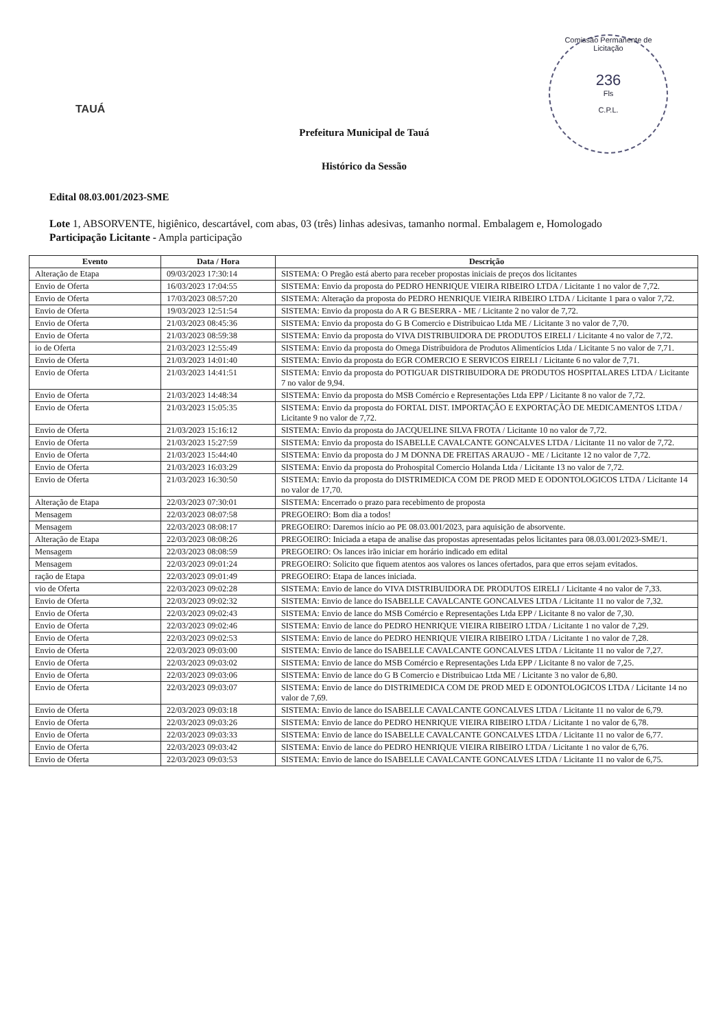TAUÁ
Comissão Permanente de Licitação
236
Fls
C.P.L.
Prefeitura Municipal de Tauá
Histórico da Sessão
Edital 08.03.001/2023-SME
Lote 1, ABSORVENTE, higiênico, descartável, com abas, 03 (três) linhas adesivas, tamanho normal. Embalagem e, Homologado
Participação Licitante - Ampla participação
| Evento | Data / Hora | Descrição |
| --- | --- | --- |
| Alteração de Etapa | 09/03/2023 17:30:14 | SISTEMA: O Pregão está aberto para receber propostas iniciais de preços dos licitantes |
| Envio de Oferta | 16/03/2023 17:04:55 | SISTEMA: Envio da proposta do PEDRO HENRIQUE VIEIRA RIBEIRO LTDA / Licitante 1 no valor de 7,72. |
| Envio de Oferta | 17/03/2023 08:57:20 | SISTEMA: Alteração da proposta do PEDRO HENRIQUE VIEIRA RIBEIRO LTDA / Licitante 1 para o valor 7,72. |
| Envio de Oferta | 19/03/2023 12:51:54 | SISTEMA: Envio da proposta do A R G BESERRA - ME / Licitante 2 no valor de 7,72. |
| Envio de Oferta | 21/03/2023 08:45:36 | SISTEMA: Envio da proposta do G B Comercio e Distribuicao Ltda ME / Licitante 3 no valor de 7,70. |
| Envio de Oferta | 21/03/2023 08:59:38 | SISTEMA: Envio da proposta do VIVA DISTRIBUIDORA DE PRODUTOS EIRELI / Licitante 4 no valor de 7,72. |
| io de Oferta | 21/03/2023 12:55:49 | SISTEMA: Envio da proposta do Omega Distribuidora de Produtos Alimentícios Ltda / Licitante 5 no valor de 7,71. |
| Envio de Oferta | 21/03/2023 14:01:40 | SISTEMA: Envio da proposta do EGR COMERCIO E SERVICOS EIRELI / Licitante 6 no valor de 7,71. |
| Envio de Oferta | 21/03/2023 14:41:51 | SISTEMA: Envio da proposta do POTIGUAR DISTRIBUIDORA DE PRODUTOS HOSPITALARES LTDA / Licitante 7 no valor de 9,94. |
| Envio de Oferta | 21/03/2023 14:48:34 | SISTEMA: Envio da proposta do MSB Comércio e Representações Ltda EPP / Licitante 8 no valor de 7,72. |
| Envio de Oferta | 21/03/2023 15:05:35 | SISTEMA: Envio da proposta do FORTAL DIST. IMPORTAÇÃO E EXPORTAÇÃO DE MEDICAMENTOS LTDA / Licitante 9 no valor de 7,72. |
| Envio de Oferta | 21/03/2023 15:16:12 | SISTEMA: Envio da proposta do JACQUELINE SILVA FROTA / Licitante 10 no valor de 7,72. |
| Envio de Oferta | 21/03/2023 15:27:59 | SISTEMA: Envio da proposta do ISABELLE CAVALCANTE GONCALVES LTDA / Licitante 11 no valor de 7,72. |
| Envio de Oferta | 21/03/2023 15:44:40 | SISTEMA: Envio da proposta do J M DONNA DE FREITAS ARAUJO - ME / Licitante 12 no valor de 7,72. |
| Envio de Oferta | 21/03/2023 16:03:29 | SISTEMA: Envio da proposta do Prohospital Comercio Holanda Ltda / Licitante 13 no valor de 7,72. |
| Envio de Oferta | 21/03/2023 16:30:50 | SISTEMA: Envio da proposta do DISTRIMEDICA COM DE PROD MED E ODONTOLOGICOS LTDA / Licitante 14 no valor de 17,70. |
| Alteração de Etapa | 22/03/2023 07:30:01 | SISTEMA: Encerrado o prazo para recebimento de proposta |
| Mensagem | 22/03/2023 08:07:58 | PREGOEIRO: Bom dia a todos! |
| Mensagem | 22/03/2023 08:08:17 | PREGOEIRO: Daremos início ao PE 08.03.001/2023, para aquisição de absorvente. |
| Alteração de Etapa | 22/03/2023 08:08:26 | PREGOEIRO: Iniciada a etapa de analise das propostas apresentadas pelos licitantes para 08.03.001/2023-SME/1. |
| Mensagem | 22/03/2023 08:08:59 | PREGOEIRO: Os lances irão iniciar em horário indicado em edital |
| Mensagem | 22/03/2023 09:01:24 | PREGOEIRO: Solicito que fiquem atentos aos valores os lances ofertados, para que erros sejam evitados. |
| ração de Etapa | 22/03/2023 09:01:49 | PREGOEIRO: Etapa de lances iniciada. |
| vio de Oferta | 22/03/2023 09:02:28 | SISTEMA: Envio de lance do VIVA DISTRIBUIDORA DE PRODUTOS EIRELI / Licitante 4 no valor de 7,33. |
| Envio de Oferta | 22/03/2023 09:02:32 | SISTEMA: Envio de lance do ISABELLE CAVALCANTE GONCALVES LTDA / Licitante 11 no valor de 7,32. |
| Envio de Oferta | 22/03/2023 09:02:43 | SISTEMA: Envio de lance do MSB Comércio e Representações Ltda EPP / Licitante 8 no valor de 7,30. |
| Envio de Oferta | 22/03/2023 09:02:46 | SISTEMA: Envio de lance do PEDRO HENRIQUE VIEIRA RIBEIRO LTDA / Licitante 1 no valor de 7,29. |
| Envio de Oferta | 22/03/2023 09:02:53 | SISTEMA: Envio de lance do PEDRO HENRIQUE VIEIRA RIBEIRO LTDA / Licitante 1 no valor de 7,28. |
| Envio de Oferta | 22/03/2023 09:03:00 | SISTEMA: Envio de lance do ISABELLE CAVALCANTE GONCALVES LTDA / Licitante 11 no valor de 7,27. |
| Envio de Oferta | 22/03/2023 09:03:02 | SISTEMA: Envio de lance do MSB Comércio e Representações Ltda EPP / Licitante 8 no valor de 7,25. |
| Envio de Oferta | 22/03/2023 09:03:06 | SISTEMA: Envio de lance do G B Comercio e Distribuicao Ltda ME / Licitante 3 no valor de 6,80. |
| Envio de Oferta | 22/03/2023 09:03:07 | SISTEMA: Envio de lance do DISTRIMEDICA COM DE PROD MED E ODONTOLOGICOS LTDA / Licitante 14 no valor de 7,69. |
| Envio de Oferta | 22/03/2023 09:03:18 | SISTEMA: Envio de lance do ISABELLE CAVALCANTE GONCALVES LTDA / Licitante 11 no valor de 6,79. |
| Envio de Oferta | 22/03/2023 09:03:26 | SISTEMA: Envio de lance do PEDRO HENRIQUE VIEIRA RIBEIRO LTDA / Licitante 1 no valor de 6,78. |
| Envio de Oferta | 22/03/2023 09:03:33 | SISTEMA: Envio de lance do ISABELLE CAVALCANTE GONCALVES LTDA / Licitante 11 no valor de 6,77. |
| Envio de Oferta | 22/03/2023 09:03:42 | SISTEMA: Envio de lance do PEDRO HENRIQUE VIEIRA RIBEIRO LTDA / Licitante 1 no valor de 6,76. |
| Envio de Oferta | 22/03/2023 09:03:53 | SISTEMA: Envio de lance do ISABELLE CAVALCANTE GONCALVES LTDA / Licitante 11 no valor de 6,75. |